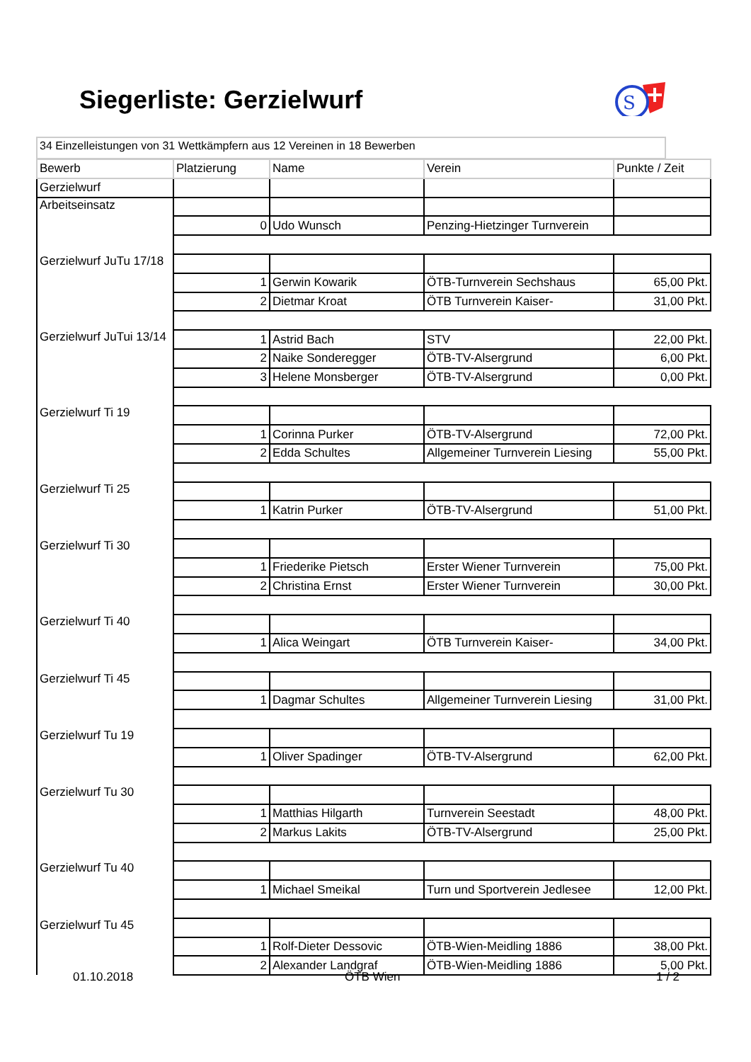Siegerliste: Gerzielwurf
S
34 Einzelleistungen von 31 Wettkämpfern aus 12 Vereinen in 18 Bewerben
| Bewerb | Platzierung | Name | Verein | Punkte / Zeit |
| --- | --- | --- | --- | --- |
| Gerzielwurf | | | | |
| Arbeitseinsatz | | | | |
| | 0 | Udo Wunsch | Penzing-Hietzinger Turnverein | |
| Gerzielwurf JuTu 17/18 | | | | |
| | 1 | Gerwin Kowarik | ÖTB-Turnverein Sechshaus | 65,00 Pkt. |
| | 2 | Dietmar Kroat | ÖTB Turnverein Kaiser- | 31,00 Pkt. |
| Gerzielwurf JuTui 13/14 | 1 | Astrid Bach | STV | 22,00 Pkt. |
| | 2 | Naike Sonderegger | ÖTB-TV-Alsergrund | 6,00 Pkt. |
| | 3 | Helene Monsberger | ÖTB-TV-Alsergrund | 0,00 Pkt. |
| Gerzielwurf Ti 19 | | | | |
| | 1 | Corinna Purker | ÖTB-TV-Alsergrund | 72,00 Pkt. |
| | 2 | Edda Schultes | Allgemeiner Turnverein Liesing | 55,00 Pkt. |
| Gerzielwurf Ti 25 | | | | |
| | 1 | Katrin Purker | ÖTB-TV-Alsergrund | 51,00 Pkt. |
| Gerzielwurf Ti 30 | | | | |
| | 1 | Friederike Pietsch | Erster Wiener Turnverein | 75,00 Pkt. |
| | 2 | Christina Ernst | Erster Wiener Turnverein | 30,00 Pkt. |
| Gerzielwurf Ti 40 | | | | |
| | 1 | Alica Weingart | ÖTB Turnverein Kaiser- | 34,00 Pkt. |
| Gerzielwurf Ti 45 | | | | |
| | 1 | Dagmar Schultes | Allgemeiner Turnverein Liesing | 31,00 Pkt. |
| Gerzielwurf Tu 19 | | | | |
| | 1 | Oliver Spadinger | ÖTB-TV-Alsergrund | 62,00 Pkt. |
| Gerzielwurf Tu 30 | | | | |
| | 1 | Matthias Hilgarth | Turnverein Seestadt | 48,00 Pkt. |
| | 2 | Markus Lakits | ÖTB-TV-Alsergrund | 25,00 Pkt. |
| Gerzielwurf Tu 40 | | | | |
| | 1 | Michael Smeikal | Turn und Sportverein Jedlesee | 12,00 Pkt. |
| Gerzielwurf Tu 45 | | | | |
| | 1 | Rolf-Dieter Dessovic | ÖTB-Wien-Meidling 1886 | 38,00 Pkt. |
| | 2 | Alexander Landgraf | ÖTB-Wien-Meidling 1886 | 5,00 Pkt. |
01.10.2018 ÖTB Wien 1 / 2